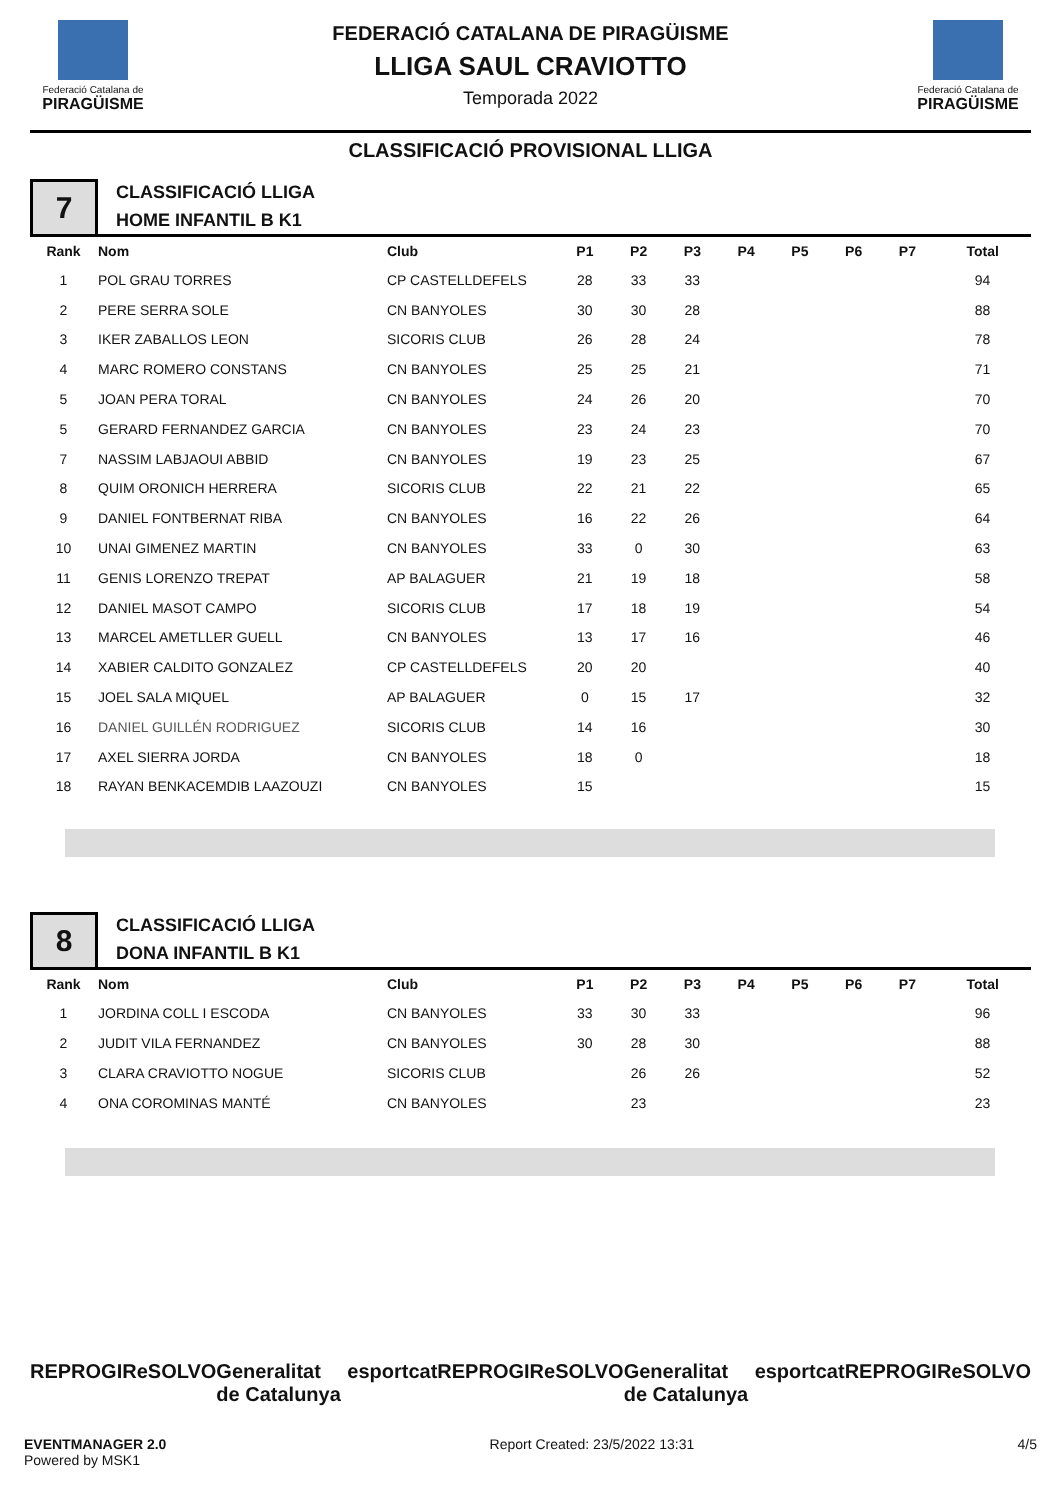Federació Catalana de
PIRAGÜISME
FEDERACIÓ CATALANA DE PIRAGÜISME
LLIGA SAUL CRAVIOTTO
Temporada 2022
Federació Catalana de
PIRAGÜISME
CLASSIFICACIÓ PROVISIONAL LLIGA
7
CLASSIFICACIÓ LLIGA
HOME INFANTIL B K1
| Rank | Nom | Club | P1 | P2 | P3 | P4 | P5 | P6 | P7 | Total |
| --- | --- | --- | --- | --- | --- | --- | --- | --- | --- | --- |
| 1 | POL GRAU TORRES | CP CASTELLDEFELS | 28 | 33 | 33 | | | | | 94 |
| 2 | PERE SERRA SOLE | CN BANYOLES | 30 | 30 | 28 | | | | | 88 |
| 3 | IKER ZABALLOS LEON | SICORIS CLUB | 26 | 28 | 24 | | | | | 78 |
| 4 | MARC ROMERO CONSTANS | CN BANYOLES | 25 | 25 | 21 | | | | | 71 |
| 5 | JOAN PERA TORAL | CN BANYOLES | 24 | 26 | 20 | | | | | 70 |
| 5 | GERARD FERNANDEZ GARCIA | CN BANYOLES | 23 | 24 | 23 | | | | | 70 |
| 7 | NASSIM LABJAOUI ABBID | CN BANYOLES | 19 | 23 | 25 | | | | | 67 |
| 8 | QUIM ORONICH HERRERA | SICORIS CLUB | 22 | 21 | 22 | | | | | 65 |
| 9 | DANIEL FONTBERNAT RIBA | CN BANYOLES | 16 | 22 | 26 | | | | | 64 |
| 10 | UNAI GIMENEZ MARTIN | CN BANYOLES | 33 | 0 | 30 | | | | | 63 |
| 11 | GENIS LORENZO TREPAT | AP BALAGUER | 21 | 19 | 18 | | | | | 58 |
| 12 | DANIEL MASOT CAMPO | SICORIS CLUB | 17 | 18 | 19 | | | | | 54 |
| 13 | MARCEL AMETLLER GUELL | CN BANYOLES | 13 | 17 | 16 | | | | | 46 |
| 14 | XABIER CALDITO GONZALEZ | CP CASTELLDEFELS | 20 | 20 | | | | | | 40 |
| 15 | JOEL SALA MIQUEL | AP BALAGUER | 0 | 15 | 17 | | | | | 32 |
| 16 | DANIEL GUILLÉN RODRIGUEZ | SICORIS CLUB | 14 | 16 | | | | | | 30 |
| 17 | AXEL SIERRA JORDA | CN BANYOLES | 18 | 0 | | | | | | 18 |
| 18 | RAYAN BENKACEMDIB LAAZOUZI | CN BANYOLES | 15 | | | | | | | 15 |
8
CLASSIFICACIÓ LLIGA
DONA INFANTIL B K1
| Rank | Nom | Club | P1 | P2 | P3 | P4 | P5 | P6 | P7 | Total |
| --- | --- | --- | --- | --- | --- | --- | --- | --- | --- | --- |
| 1 | JORDINA COLL I ESCODA | CN BANYOLES | 33 | 30 | 33 | | | | | 96 |
| 2 | JUDIT VILA FERNANDEZ | CN BANYOLES | 30 | 28 | 30 | | | | | 88 |
| 3 | CLARA CRAVIOTTO NOGUE | SICORIS CLUB | | 26 | 26 | | | | | 52 |
| 4 | ONA COROMINAS MANTÉ | CN BANYOLES | | 23 | | | | | | 23 |
REPROGIR eSOLVO Generalitat de Catalunya esportcat REPROGIR eSOLVO Generalitat de Catalunya esportcat REPROGIR eSOLVO
EVENTMANAGER 2.0
Powered by MSK1
Report Created: 23/5/2022 13:31
4/5